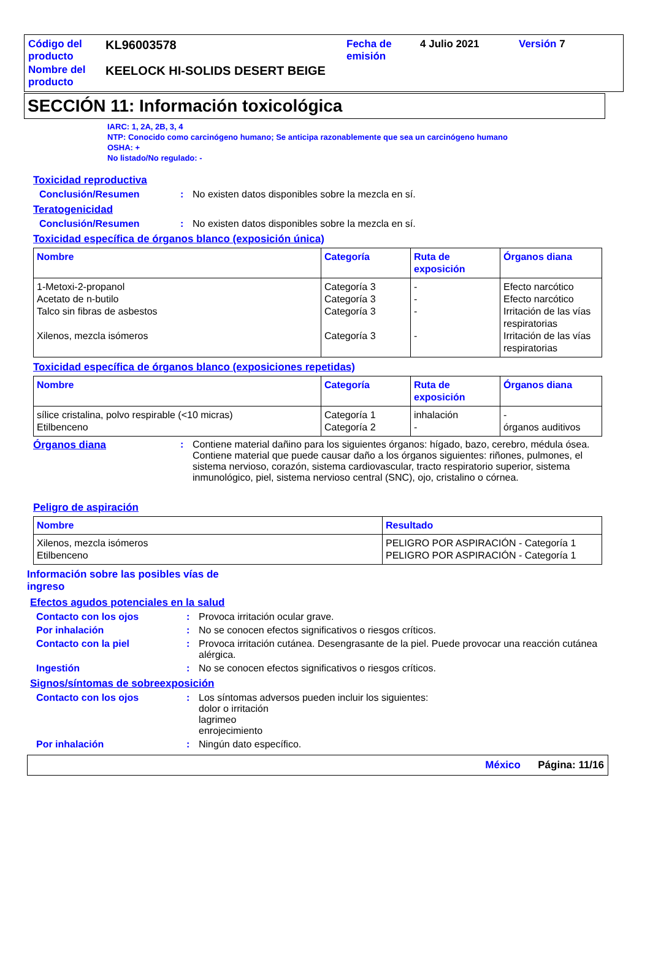| Código del producto | KL96003578 | Fecha de emisión | 4 Julio 2021 | Versión 7 |
| Nombre del producto | KEELOCK HI-SOLIDS DESERT BEIGE | | | |
SECCIÓN 11: Información toxicológica
IARC: 1, 2A, 2B, 3, 4
NTP: Conocido como carcinógeno humano; Se anticipa razonablemente que sea un carcinógeno humano
OSHA: +
No listado/No regulado: -
Toxicidad reproductiva
Conclusión/Resumen : No existen datos disponibles sobre la mezcla en sí.
Teratogenicidad
Conclusión/Resumen : No existen datos disponibles sobre la mezcla en sí.
Toxicidad específica de órganos blanco (exposición única)
| Nombre | Categoría | Ruta de exposición | Órganos diana |
| --- | --- | --- | --- |
| 1-Metoxi-2-propanol Acetato de n-butilo Talco sin fibras de asbestos Xilenos, mezcla isómeros | Categoría 3 Categoría 3 Categoría 3 Categoría 3 | - - - - | Efecto narcótico Efecto narcótico Irritación de las vías respiratorias Irritación de las vías respiratorias |
Toxicidad específica de órganos blanco (exposiciones repetidas)
| Nombre | Categoría | Ruta de exposición | Órganos diana |
| --- | --- | --- | --- |
| sílice cristalina, polvo respirable (<10 micras) Etilbenceno | Categoría 1 Categoría 2 | inhalación - | - órganos auditivos |
Órganos diana : Contiene material dañino para los siguientes órganos: hígado, bazo, cerebro, médula ósea.
Contiene material que puede causar daño a los órganos siguientes: riñones, pulmones, el sistema nervioso, corazón, sistema cardiovascular, tracto respiratorio superior, sistema inmunológico, piel, sistema nervioso central (SNC), ojo, cristalino o córnea.
Peligro de aspiración
| Nombre | Resultado |
| --- | --- |
| Xilenos, mezcla isómeros Etilbenceno | PELIGRO POR ASPIRACIÓN - Categoría 1 PELIGRO POR ASPIRACIÓN - Categoría 1 |
Información sobre las posibles vías de ingreso
Efectos agudos potenciales en la salud
Contacto con los ojos : Provoca irritación ocular grave.
Por inhalación : No se conocen efectos significativos o riesgos críticos.
Contacto con la piel : Provoca irritación cutánea. Desengrasante de la piel. Puede provocar una reacción cutánea alérgica.
Ingestión : No se conocen efectos significativos o riesgos críticos.
Signos/síntomas de sobreexposición
Contacto con los ojos : Los síntomas adversos pueden incluir los siguientes:
dolor o irritación
lagrimeo
enrojecimiento
Por inhalación : Ningún dato específico.
México Página: 11/16